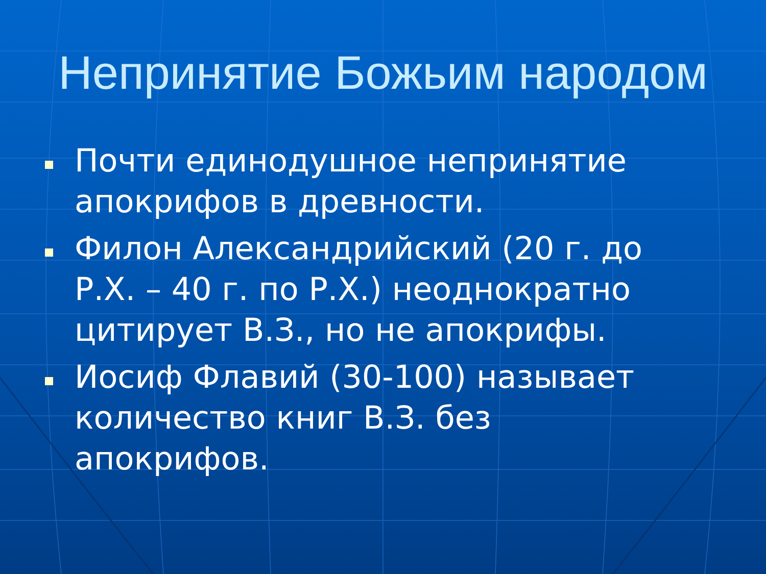Непринятие Божьим народом
Почти единодушное непринятие апокрифов в древности.
Филон Александрийский (20 г. до Р.Х. – 40 г. по Р.Х.) неоднократно цитирует В.З., но не апокрифы.
Иосиф Флавий (30-100) называет количество книг В.З. без апокрифов.